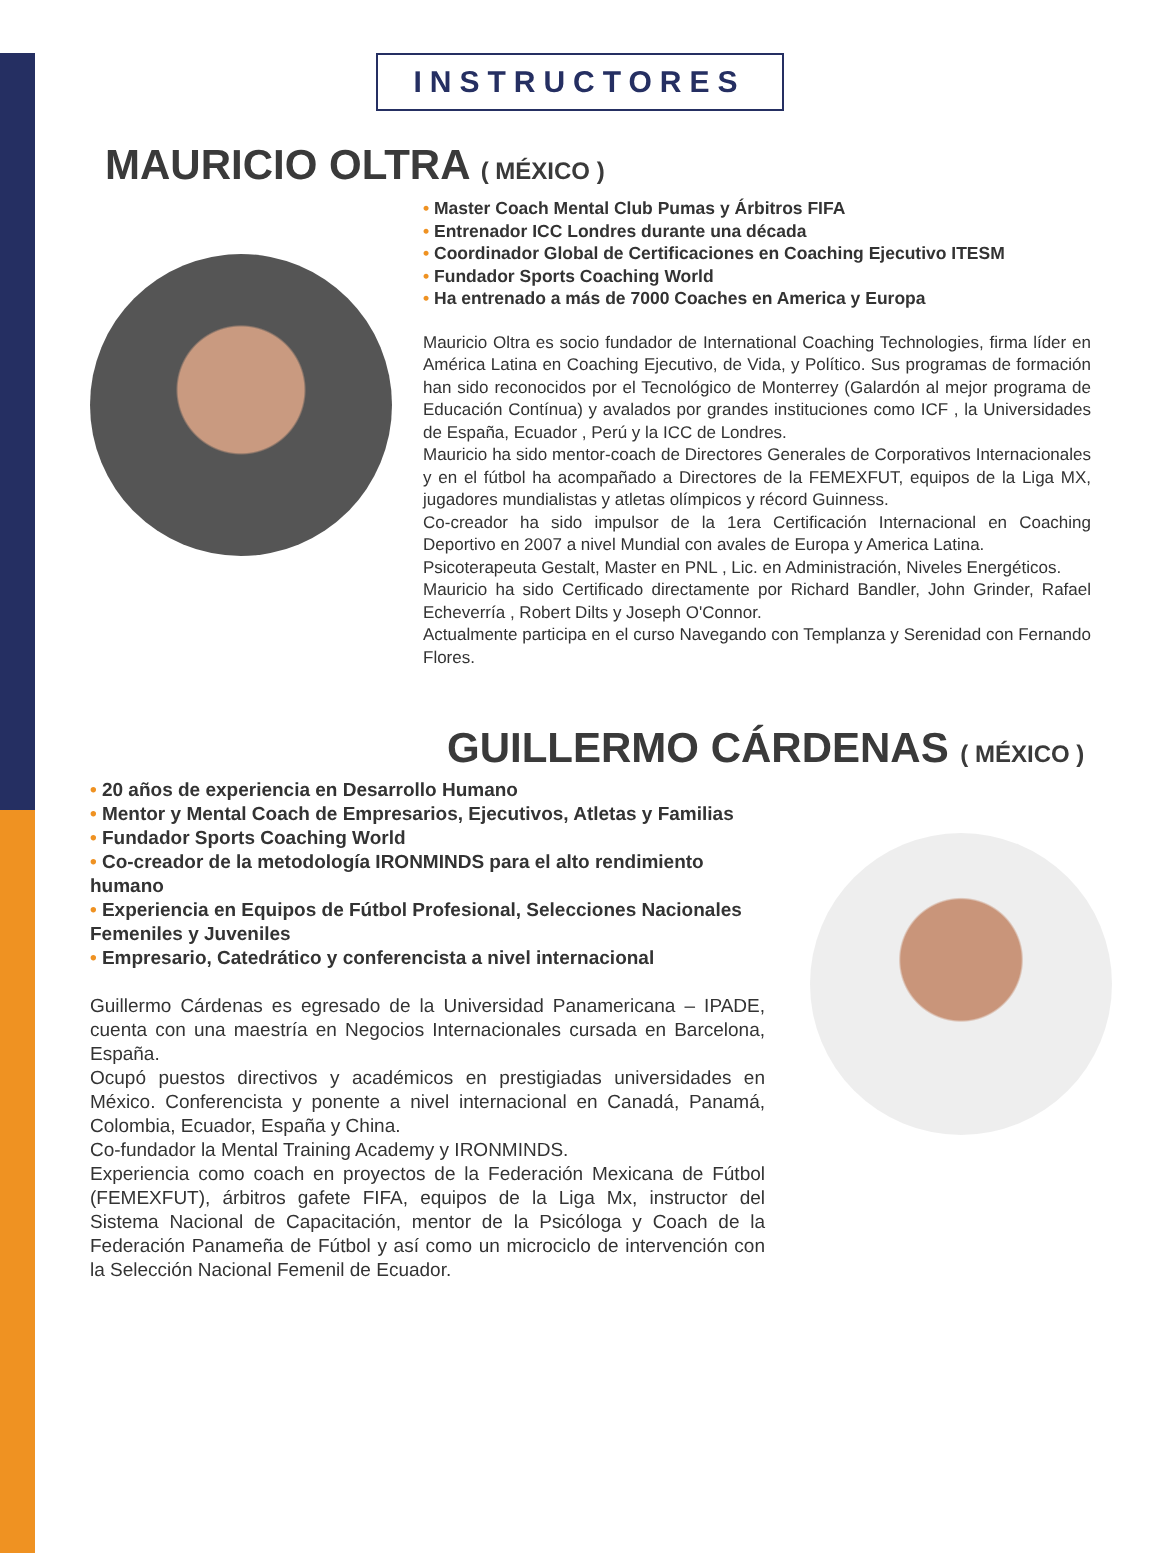INSTRUCTORES
MAURICIO OLTRA ( MÉXICO )
Master Coach Mental Club Pumas y Árbitros FIFA
Entrenador ICC Londres durante una década
Coordinador Global de Certificaciones en Coaching Ejecutivo ITESM
Fundador Sports Coaching World
Ha entrenado a más de 7000 Coaches en America y Europa
Mauricio Oltra es socio fundador de International Coaching Technologies, firma líder en América Latina en Coaching Ejecutivo, de Vida, y Político. Sus programas de formación han sido reconocidos por el Tecnológico de Monterrey (Galardón al mejor programa de Educación Contínua) y avalados por grandes instituciones como ICF , la Universidades de España, Ecuador , Perú y la ICC de Londres.
Mauricio ha sido mentor-coach de Directores Generales de Corporativos Internacionales y en el fútbol ha acompañado a Directores de la FEMEXFUT, equipos de la Liga MX, jugadores mundialistas y atletas olímpicos y récord Guinness.
Co-creador ha sido impulsor de la 1era Certificación Internacional en Coaching Deportivo en 2007 a nivel Mundial con avales de Europa y America Latina.
Psicoterapeuta Gestalt, Master en PNL , Lic. en Administración, Niveles Energéticos.
Mauricio ha sido Certificado directamente por Richard Bandler, John Grinder, Rafael Echeverría , Robert Dilts y Joseph O'Connor.
Actualmente participa en el curso Navegando con Templanza y Serenidad con Fernando Flores.
GUILLERMO CÁRDENAS ( MÉXICO )
20 años de experiencia en Desarrollo Humano
Mentor y Mental Coach de Empresarios, Ejecutivos, Atletas y Familias
Fundador Sports Coaching World
Co-creador de la metodología IRONMINDS para el alto rendimiento humano
Experiencia en Equipos de Fútbol Profesional, Selecciones Nacionales Femeniles y Juveniles
Empresario, Catedrático y conferencista a nivel internacional
Guillermo Cárdenas es egresado de la Universidad Panamericana – IPADE, cuenta con una maestría en Negocios Internacionales cursada en Barcelona, España.
Ocupó puestos directivos y académicos en prestigiadas universidades en México. Conferencista y ponente a nivel internacional en Canadá, Panamá, Colombia, Ecuador, España y China.
Co-fundador la Mental Training Academy y IRONMINDS.
Experiencia como coach en proyectos de la Federación Mexicana de Fútbol (FEMEXFUT), árbitros gafete FIFA, equipos de la Liga Mx, instructor del Sistema Nacional de Capacitación, mentor de la Psicóloga y Coach de la Federación Panameña de Fútbol y así como un microciclo de intervención con la Selección Nacional Femenil de Ecuador.